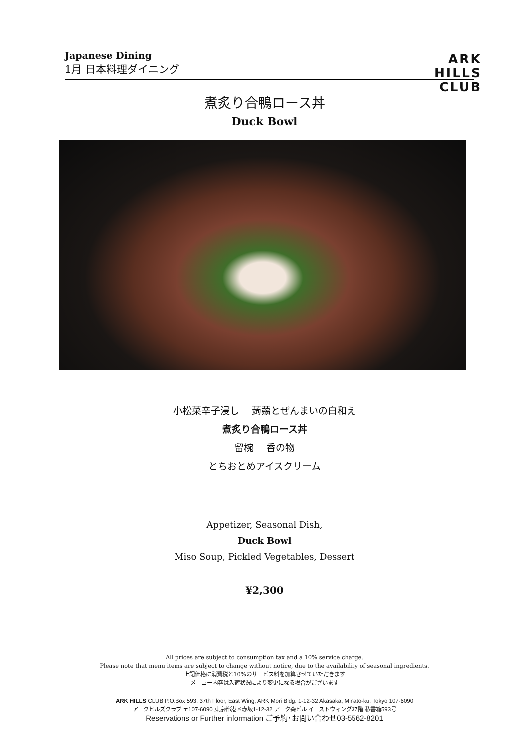Japanese Dining
1月 日本料理ダイニング
ARK
HILLS
CLUB
煮炙り合鴨ロース丼
Duck Bowl
小松菜辛子浸し　 蒟蒻とぜんまいの白和え
煮炙り合鴨ロース丼
留椀　 香の物
とちおとめアイスクリーム
Appetizer, Seasonal Dish,
Duck Bowl
Miso Soup, Pickled Vegetables, Dessert
¥2,300
All prices are subject to consumption tax and a 10% service charge.
Please note that menu items are subject to change without notice, due to the availability of seasonal ingredients.
上記価格に消費税と10%のサービス料を加算させていただきます
メニュー内容は入荷状況により変更になる場合がございます
ARK HILLS CLUB P.O.Box 593. 37th Floor, East Wing, ARK Mori Bldg. 1-12-32 Akasaka, Minato-ku, Tokyo 107-6090
アークヒルズクラブ 〒107-6090 東京都港区赤坂1-12-32 アーク森ビル イーストウィング37階 私書箱593号
Reservations or Further information ご予約･お問い合わせ03-5562-8201